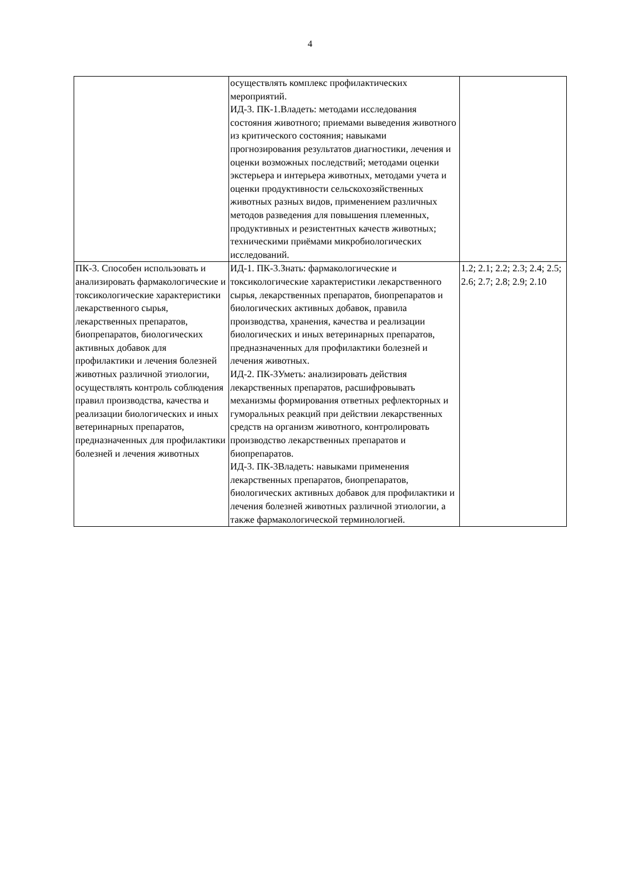4
| | осуществлять комплекс профилактических мероприятий. ИД-3. ПК-1.Владеть: методами исследования состояния животного; приемами выведения животного из критического состояния; навыками прогнозирования результатов диагностики, лечения и оценки возможных последствий; методами оценки экстерьера и интерьера животных, методами учета и оценки продуктивности сельскохозяйственных животных разных видов, применением различных методов разведения для повышения племенных, продуктивных и резистентных качеств животных; техническими приёмами микробиологических исследований. | |
| ПК-3. Способен использовать и анализировать фармакологические и токсикологические характеристики лекарственного сырья, лекарственных препаратов, биопрепаратов, биологических активных добавок для профилактики и лечения болезней животных различной этиологии, осуществлять контроль соблюдения правил производства, качества и реализации биологических и иных ветеринарных препаратов, предназначенных для профилактики болезней и лечения животных | ИД-1. ПК-3.Знать: фармакологические и токсикологические характеристики лекарственного сырья, лекарственных препаратов, биопрепаратов и биологических активных добавок, правила производства, хранения, качества и реализации биологических и иных ветеринарных препаратов, предназначенных для профилактики болезней и лечения животных. ИД-2. ПК-3Уметь: анализировать действия лекарственных препаратов, расшифровывать механизмы формирования ответных рефлекторных и гуморальных реакций при действии лекарственных средств на организм животного, контролировать производство лекарственных препаратов и биопрепаратов. ИД-3. ПК-3Владеть: навыками применения лекарственных препаратов, биопрепаратов, биологических активных добавок для профилактики и лечения болезней животных различной этиологии, а также фармакологической терминологией. | 1.2; 2.1; 2.2; 2.3; 2.4; 2.5; 2.6; 2.7; 2.8; 2.9; 2.10 |